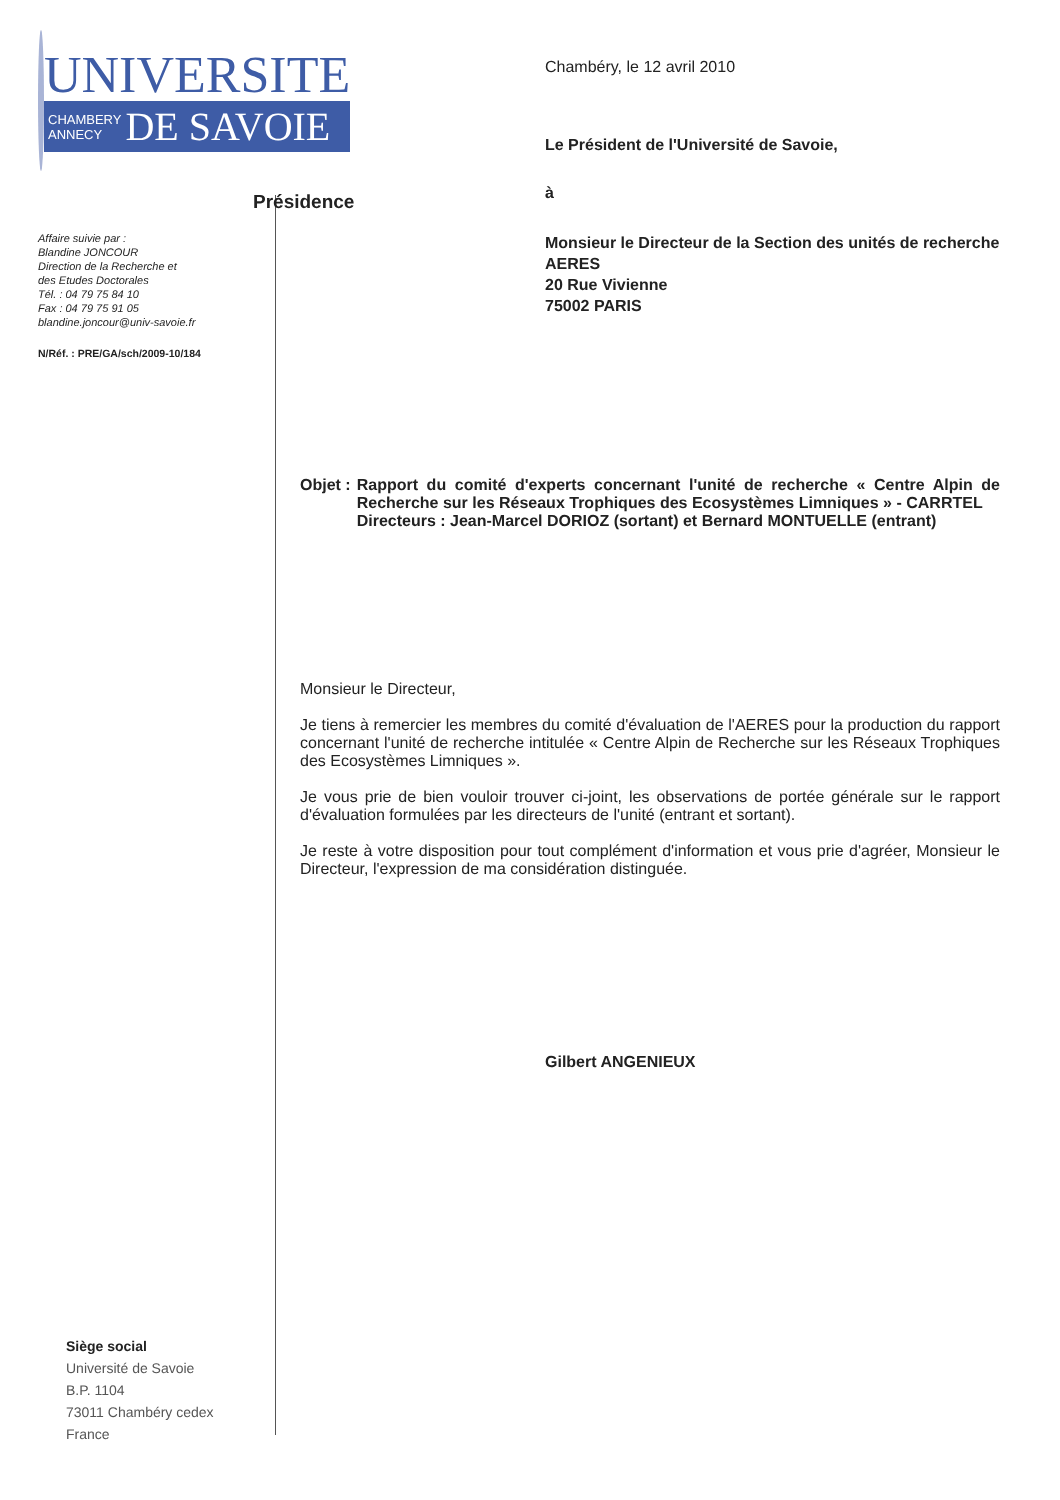UNIVERSITE
CHAMBERY
ANNECY DE SAVOIE
Présidence
Affaire suivie par :
Blandine JONCOUR
Direction de la Recherche et
des Etudes Doctorales
Tél. : 04 79 75 84 10
Fax : 04 79 75 91 05
blandine.joncour@univ-savoie.fr
N/Réf. : PRE/GA/sch/2009-10/184
Siège social
Université de Savoie
B.P. 1104
73011 Chambéry cedex
France
Chambéry, le 12 avril 2010
Le Président de l'Université de Savoie,
à
Monsieur le Directeur de la Section des unités de recherche
AERES
20 Rue Vivienne
75002 PARIS
Objet : Rapport du comité d'experts concernant l'unité de recherche « Centre Alpin de Recherche sur les Réseaux Trophiques des Ecosystèmes Limniques » - CARRTEL
Directeurs : Jean-Marcel DORIOZ (sortant) et Bernard MONTUELLE (entrant)
Monsieur le Directeur,
Je tiens à remercier les membres du comité d'évaluation de l'AERES pour la production du rapport concernant l'unité de recherche intitulée « Centre Alpin de Recherche sur les Réseaux Trophiques des Ecosystèmes Limniques ».
Je vous prie de bien vouloir trouver ci-joint, les observations de portée générale sur le rapport d'évaluation formulées par les directeurs de l'unité (entrant et sortant).
Je reste à votre disposition pour tout complément d'information et vous prie d'agréer, Monsieur le Directeur, l'expression de ma considération distinguée.
Gilbert ANGENIEUX